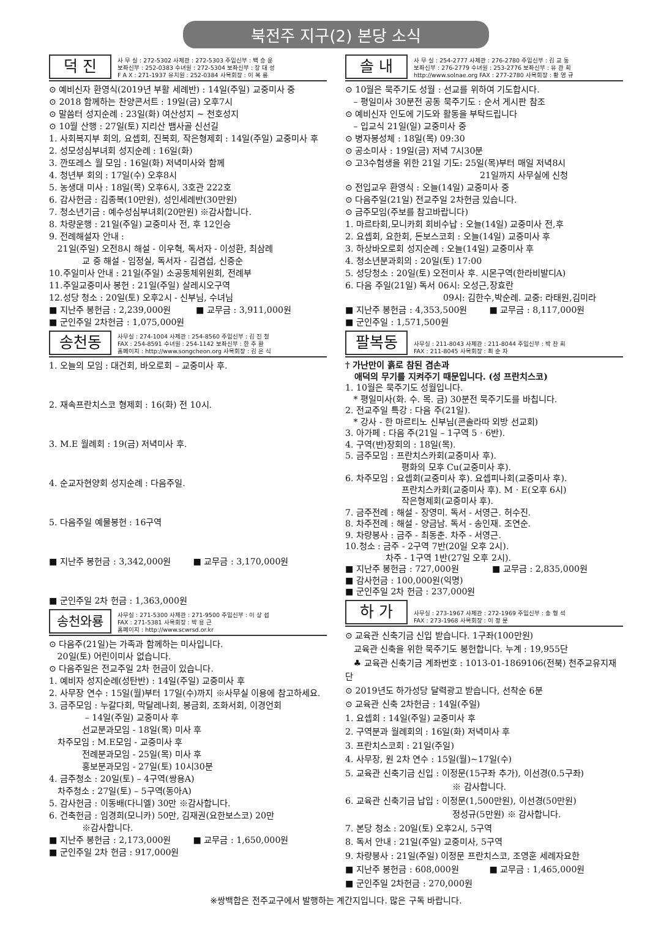북전주 지구(2) 본당 소식
덕 진
사 무 실 : 272-5302 사제관 : 272-5303 주임신부 : 백 승 운
보좌신부 : 252-0383 수녀원 : 272-5304 보좌신부 : 장 대 성
F A X : 271-1937 유치원 : 252-0384 사목회장 : 이 복 룡
⊙ 예비신자 환영식(2019년 부활 세례반) : 14일(주일) 교중미사 중
⊙ 2018 함께하는 찬양콘서트 : 19일(금) 오후7시
⊙ 말씀터 성지순례 : 23일(화) 여산성지 ~ 천호성지
⊙ 10월 산행 : 27일(토) 지리산 뱀사골 신선길
1. 사회복지부 회의, 요셉회, 진복회, 작은형제회 : 14일(주일) 교중미사 후
2. 성모성심부녀회 성지순례 : 16일(화)
3. 깐또레스 월 모임 : 16일(화) 저녁미사와 함께
4. 청년부 회의 : 17일(수) 오후8시
5. 농생대 미사 : 18일(목) 오후6시, 3호관 222호
6. 감사헌금 : 김종복(10만원), 성인세례반(30만원)
7. 청소년기금 : 예수성심부녀회(20만원) ※감사합니다.
8. 차량운행 : 21일(주일) 교중미사 전, 후 12인승
9. 전례해설자 안내 :
21일(주일) 오전8시 해설 - 이우혁, 독서자 - 이성환, 최삼례
교 중 해설 - 임정실, 독서자 - 김겸섭, 신중순
10.주일미사 안내 : 21일(주일) 소공동체위원회, 전례부
11.주일교중미사 봉헌 : 21일(주일) 살레시오구역
12.성당 청소 : 20일(토) 오후2시 - 신부님, 수녀님
■ 지난주 봉헌금 : 2,239,000원 ■ 교무금 : 3,911,000원
■ 군인주일 2차헌금 : 1,075,000원
송천동
사무실 : 274-1004 사제관 : 254-8560 주임신부 : 김 진 철
FAX : 254-8591 수녀원 : 254-1142 보좌신부 : 한 주 환
홈페이지 : http://www.songcheon.org 사목회장 : 김 은 식
1. 오늘의 모임 : 대건회, 바오로회 – 교중미사 후.
2. 재속프란치스코 형제회 : 16(화) 전 10시.
3. M.E 월례회 : 19(금) 저녁미사 후.
4. 순교자현양회 성지순례 : 다음주일.
5. 다음주일 예물봉헌 : 16구역
■ 지난주 봉헌금 : 3,342,000원 ■ 교무금 : 3,170,000원
■ 군인주일 2차 헌금 : 1,363,000원
송천와룡
사무실 : 271-5300 사제관 : 271-9500 주임신부 : 이 상 섭
FAX : 271-5381 사목회장 : 박 용 근
홈페이지 : http://www.scwrsd.or.kr
⊙ 다음주(21일)는 가족과 함께하는 미사입니다.
20일(토) 어린이미사 없습니다.
⊙ 다음주일은 전교주일 2차 헌금이 있습니다.
1. 예비자 성지순례(성탄반) : 14일(주일) 교중미사 후
2. 사무장 연수 : 15일(월)부터 17일(수)까지 ※사무실 이용에 참고하세요.
3. 금주모임 : 누갈다회, 막달레나회, 봉금회, 조화서회, 이경언회
– 14일(주일) 교중미사 후
선교분과모임 - 18일(목) 미사 후
차주모임 : M.E모임 - 교중미사 후
전례분과모임 - 25일(목) 미사 후
홍보분과모임 - 27일(토) 10시30분
4. 금주청소 : 20일(토) – 4구역(쌍용A)
차주청소 : 27일(토) – 5구역(동아A)
5. 감사헌금 : 이동배(다니엘) 30만 ※감사합니다.
6. 건축헌금 : 임경희(모니카) 50만, 김재권(요한보스코) 20만
※감사합니다.
■ 지난주 봉헌금 : 2,173,000원 ■ 교무금 : 1,650,000원
■ 군인주일 2차 헌금 : 917,000원
솔 내
사 무 실 : 254-2777 사제관 : 276-2780 주임신부 : 김 교 동
보좌신부 : 276-2779 수녀원 : 253-2776 보좌신부 : 유 관 희
http://www.solnae.org FAX : 277-2780 사목회장 : 황 영 규
⊙ 10월은 묵주기도 성월 : 선교를 위하여 기도합시다.
– 평일미사 30분전 공동 묵주기도 : 순서 게시판 참조
⊙ 예비신자 인도에 기도와 활동을 부탁드립니다
– 입교식 21일(일) 교중미사 중
⊙ 병자봉성체 : 18일(목) 09:30
⊙ 공소미사 : 19일(금) 저녁 7시30분
⊙ 고3수험생을 위한 21일 기도: 25일(목)부터 매일 저녁8시
21일까지 사무실에 신청
⊙ 전입교우 환영식 : 오늘(14일) 교중미사 중
⊙ 다음주일(21일) 전교주일 2차헌금 있습니다.
⊙ 금주모임(주보를 참고바랍니다)
1. 마르타회,모니카회 회비수납 : 오늘(14일) 교중미사 전,후
2. 요셉회, 요한회, 돈보스코회 : 오늘(14일) 교중미사 후
3. 하상바오로회 성지순례 : 오늘(14일) 교중미사 후
4. 청소년분과회의 : 20일(토) 17:00
5. 성당청소 : 20일(토) 오전미사 후. 시몬구역(한라비발디A)
6. 다음 주일(21일) 독서 06시: 오성근,장효란
09시: 김한수,박순례. 교중: 라태원,김미라
■ 지난주 봉헌금 : 4,353,500원 ■ 교무금 : 8,117,000원
■ 군인주일 : 1,571,500원
팔복동
사무실 : 211-8043 사제관 : 211-8044 주임신부 : 박 찬 희
FAX : 211-8045 사목회장 : 최 순 자
† 가난만이 흙로 참된 겸손과
애덕의 무기를 지켜주기 때문입니다. (성 프란치스코)
1. 10월은 묵주기도 성월입니다.
* 평일미사(화. 수. 목. 금) 30분전 묵주기도를 바칩니다.
2. 전교주일 특강 : 다음 주(21일).
* 강사 - 한 마르티노 신부님(콘솔라따 외방 선교회)
3. 아가페 : 다음 주(21일 – 1구역 5 · 6반).
4. 구역(반)장회의 : 18일(목).
5. 금주모임 : 프란치스카회(교중미사 후).
평화의 모후 Cu(교중미사 후).
6. 차주모임 : 요셉회(교중미사 후). 요셉피나회(교중미사 후).
프란치스카회(교중미사 후). M · E(오후 6시)
작은형제회(교중미사 후).
7. 금주전례 : 해설 - 장영미. 독서 - 서영근. 허수진.
8. 차주전례 : 해설 - 양금남. 독서 - 송인재. 조연순.
9. 차량봉사 : 금주 - 최동춘. 차주 - 서영근.
10.청소 : 금주 - 2구역 7반(20일 오후 2시).
차주 - 1구역 1반(27일 오후 2시).
■ 지난주 봉헌금 : 727,000원 ■ 교무금 : 2,835,000원
■ 감사헌금 : 100,000원(익명)
■ 군인주일 2차 헌금 : 237,000원
하 가
사무실 : 273-1967 사제관 : 272-1969 주임신부 : 송 형 석
FAX : 273-1968 사목회장 : 이 정 문
⊙ 교육관 신축기금 신입 받습니다. 1구좌(100만원)
교육관 신축을 위한 묵주기도 봉헌합니다. 누계 : 19,955단
♣ 교육관 신축기금 계좌번호 : 1013-01-1869106(전북) 천주교유지재단
⊙ 2019년도 하가성당 달력광고 받습니다, 선착순 6분
⊙ 교육관 신축 2차헌금 : 14일(주일)
1. 요셉회 : 14일(주일) 교중미사 후
2. 구역분과 월례회의 : 16일(화) 저녁미사 후
3. 프란치스코회 : 21일(주일)
4. 사무장, 원 2차 연수 : 15일(월)~17일(수)
5. 교육관 신축기금 신입 : 이정문(15구좌 추가), 이선경(0.5구좌)
※ 감사합니다.
6. 교육관 신축기금 납입 : 이정문(1,500만원), 이선경(50만원)
정성규(5만원) ※ 감사합니다.
7. 본당 청소 : 20일(토) 오후2시, 5구역
8. 독서 안내 : 21일(주일) 교중미사, 5구역
9. 차량봉사 : 21일(주일) 이정문 프란치스코, 조영훈 세례자요한
■ 지난주 봉헌금 : 608,000원 ■ 교무금 : 1,465,000원
■ 군인주일 2차헌금 : 270,000원
※쌍백합은 전주교구에서 발행하는 계간지입니다. 많은 구독 바랍니다.